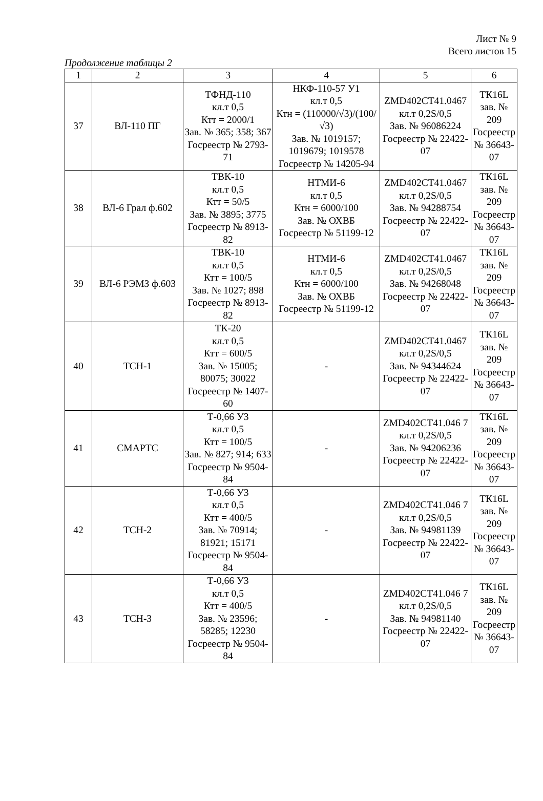Лист № 9
Всего листов 15
Продолжение таблицы 2
| 1 | 2 | 3 | 4 | 5 | 6 |
| --- | --- | --- | --- | --- | --- |
| 37 | ВЛ-110 ПГ | ТФНД-110 кл.т 0,5 Ктт = 2000/1 Зав. № 365; 358; 367 Госреестр № 2793-71 | НКФ-110-57 У1 кл.т 0,5 Ктн = (110000/√3)/(100/√3) Зав. № 1019157; 1019679; 1019578 Госреестр № 14205-94 | ZMD402CT41.0467 кл.т 0,2S/0,5 Зав. № 96086224 Госреестр № 22422-07 | ТК16L зав. № 209 Госреестр № 36643-07 |
| 38 | ВЛ-6 Грал ф.602 | ТВК-10 кл.т 0,5 Ктт = 50/5 Зав. № 3895; 3775 Госреестр № 8913-82 | НТМИ-6 кл.т 0,5 Ктн = 6000/100 Зав. № ОХВБ Госреестр № 51199-12 | ZMD402CT41.0467 кл.т 0,2S/0,5 Зав. № 94288754 Госреестр № 22422-07 | ТК16L зав. № 209 Госреестр № 36643-07 |
| 39 | ВЛ-6 РЭМЗ ф.603 | ТВК-10 кл.т 0,5 Ктт = 100/5 Зав. № 1027; 898 Госреестр № 8913-82 | НТМИ-6 кл.т 0,5 Ктн = 6000/100 Зав. № ОХВБ Госреестр № 51199-12 | ZMD402CT41.0467 кл.т 0,2S/0,5 Зав. № 94268048 Госреестр № 22422-07 | ТК16L зав. № 209 Госреестр № 36643-07 |
| 40 | ТСН-1 | ТК-20 кл.т 0,5 Ктт = 600/5 Зав. № 15005; 80075; 30022 Госреестр № 1407-60 | - | ZMD402CT41.0467 кл.т 0,2S/0,5 Зав. № 94344624 Госреестр № 22422-07 | ТК16L зав. № 209 Госреестр № 36643-07 |
| 41 | СМАРТС | Т-0,66 У3 кл.т 0,5 Ктт = 100/5 Зав. № 827; 914; 633 Госреестр № 9504-84 | - | ZMD402CT41.046 7 кл.т 0,2S/0,5 Зав. № 94206236 Госреестр № 22422-07 | ТК16L зав. № 209 Госреестр № 36643-07 |
| 42 | ТСН-2 | Т-0,66 У3 кл.т 0,5 Ктт = 400/5 Зав. № 70914; 81921; 15171 Госреестр № 9504-84 | - | ZMD402CT41.046 7 кл.т 0,2S/0,5 Зав. № 94981139 Госреестр № 22422-07 | ТК16L зав. № 209 Госреестр № 36643-07 |
| 43 | ТСН-3 | Т-0,66 У3 кл.т 0,5 Ктт = 400/5 Зав. № 23596; 58285; 12230 Госреестр № 9504-84 | - | ZMD402CT41.046 7 кл.т 0,2S/0,5 Зав. № 94981140 Госреестр № 22422-07 | ТК16L зав. № 209 Госреестр № 36643-07 |